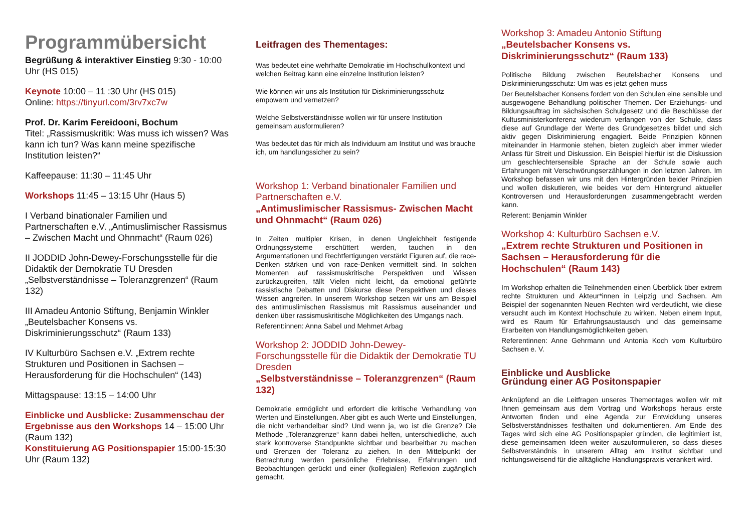Programmübersicht
Begrüßung & interaktiver Einstieg 9:30 - 10:00 Uhr (HS 015)
Keynote 10:00 – 11 :30 Uhr (HS 015)
Online: https://tinyurl.com/3rv7xc7w
Prof. Dr. Karim Fereidooni, Bochum
Titel: „Rassismuskritik: Was muss ich wissen? Was kann ich tun? Was kann meine spezifische Institution leisten?“
Kaffeepause: 11:30 – 11:45 Uhr
Workshops 11:45 – 13:15 Uhr (Haus 5)
I Verband binationaler Familien und Partnerschaften e.V. „Antimuslimischer Rassismus – Zwischen Macht und Ohnmacht“ (Raum 026)
II JODDID John-Dewey-Forschungsstelle für die Didaktik der Demokratie TU Dresden „Selbstverständnisse – Toleranzgrenzen“ (Raum 132)
III Amadeu Antonio Stiftung, Benjamin Winkler „Beutelsbacher Konsens vs. Diskriminierungsschutz“ (Raum 133)
IV Kulturbüro Sachsen e.V. „Extrem rechte Strukturen und Positionen in Sachsen – Herausforderung für die Hochschulen“ (143)
Mittagspause: 13:15 – 14:00 Uhr
Einblicke und Ausblicke: Zusammenschau der Ergebnisse aus den Workshops 14 – 15:00 Uhr (Raum 132)
Konstituierung AG Positionspapier 15:00-15:30 Uhr (Raum 132)
Leitfragen des Thementages:
Was bedeutet eine wehrhafte Demokratie im Hochschulkontext und welchen Beitrag kann eine einzelne Institution leisten?
Wie können wir uns als Institution für Diskriminierungsschutz empowern und vernetzen?
Welche Selbstverständnisse wollen wir für unsere Institution gemeinsam ausformulieren?
Was bedeutet das für mich als Individuum am Institut und was brauche ich, um handlungssicher zu sein?
Workshop 1: Verband binationaler Familien und Partnerschaften e.V.
„Antimuslimischer Rassismus- Zwischen Macht und Ohnmacht“ (Raum 026)
In Zeiten multipler Krisen, in denen Ungleichheit festigende Ordnungssysteme erschüttert werden, tauchen in den Argumentationen und Rechtfertigungen verstärkt Figuren auf, die race-Denken stärken und von race-Denken vermittelt sind. In solchen Momenten auf rassismuskritische Perspektiven und Wissen zurückzugreifen, fällt Vielen nicht leicht, da emotional geführte rassistische Debatten und Diskurse diese Perspektiven und dieses Wissen angreifen. In unserem Workshop setzen wir uns am Beispiel des antimuslimischen Rassismus mit Rassismus auseinander und denken über rassismuskritische Möglichkeiten des Umgangs nach.
Referent:innen: Anna Sabel und Mehmet Arbag
Workshop 2: JODDID John-Dewey-Forschungsstelle für die Didaktik der Demokratie TU Dresden
„Selbstverständnisse – Toleranzgrenzen“ (Raum 132)
Demokratie ermöglicht und erfordert die kritische Verhandlung von Werten und Einstellungen. Aber gibt es auch Werte und Einstellungen, die nicht verhandelbar sind? Und wenn ja, wo ist die Grenze? Die Methode „Toleranzgrenze“ kann dabei helfen, unterschiedliche, auch stark kontroverse Standpunkte sichtbar und bearbeitbar zu machen und Grenzen der Toleranz zu ziehen. In den Mittelpunkt der Betrachtung werden persönliche Erlebnisse, Erfahrungen und Beobachtungen gerückt und einer (kollegialen) Reflexion zugänglich gemacht.
Workshop 3: Amadeu Antonio Stiftung
„Beutelsbacher Konsens vs. Diskriminierungsschutz“ (Raum 133)
Politische Bildung zwischen Beutelsbacher Konsens und Diskriminierungsschutz: Um was es jetzt gehen muss
Der Beutelsbacher Konsens fordert von den Schulen eine sensible und ausgewogene Behandlung politischer Themen. Der Erziehungs- und Bildungsauftrag im sächsischen Schulgesetz und die Beschlüsse der Kultusministerkonferenz wiederum verlangen von der Schule, dass diese auf Grundlage der Werte des Grundgesetzes bildet und sich aktiv gegen Diskriminierung engagiert. Beide Prinzipien können miteinander in Harmonie stehen, bieten zugleich aber immer wieder Anlass für Streit und Diskussion. Ein Beispiel hierfür ist die Diskussion um geschlechtersensible Sprache an der Schule sowie auch Erfahrungen mit Verschwörungserzählungen in den letzten Jahren. Im Workshop befassen wir uns mit den Hintergründen beider Prinzipien und wollen diskutieren, wie beides vor dem Hintergrund aktueller Kontroversen und Herausforderungen zusammengebracht werden kann.
Referent: Benjamin Winkler
Workshop 4: Kulturbüro Sachsen e.V.
„Extrem rechte Strukturen und Positionen in Sachsen – Herausforderung für die Hochschulen“ (Raum 143)
Im Workshop erhalten die Teilnehmenden einen Überblick über extrem rechte Strukturen und Akteur*innen in Leipzig und Sachsen. Am Beispiel der sogenannten Neuen Rechten wird verdeutlicht, wie diese versucht auch im Kontext Hochschule zu wirken. Neben einem Input, wird es Raum für Erfahrungsaustausch und das gemeinsame Erarbeiten von Handlungsmöglichkeiten geben.
Referentinnen: Anne Gehrmann und Antonia Koch vom Kulturbüro Sachsen e. V.
Einblicke und Ausblicke
Gründung einer AG Positonspapier
Anknüpfend an die Leitfragen unseres Thementages wollen wir mit Ihnen gemeinsam aus dem Vortrag und Workshops heraus erste Antworten finden und eine Agenda zur Entwicklung unseres Selbstverständnisses festhalten und dokumentieren. Am Ende des Tages wird sich eine AG Positionspapier gründen, die legitimiert ist, diese gemeinsamen Ideen weiter auszuformulieren, so dass dieses Selbstverständnis in unserem Alltag am Institut sichtbar und richtungsweisend für die alltägliche Handlungspraxis verankert wird.